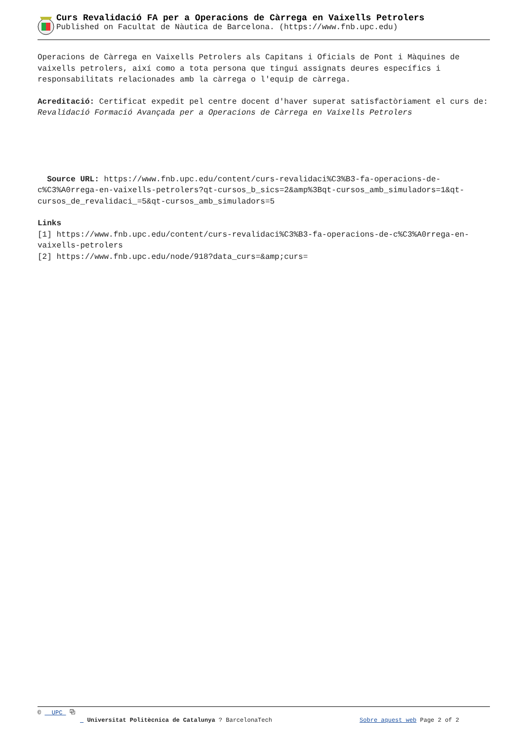Curs Revalidació FA per a Operacions de Càrrega en Vaixells Petrolers
Published on Facultat de Nàutica de Barcelona. (https://www.fnb.upc.edu)
Operacions de Càrrega en Vaixells Petrolers als Capitans i Oficials de Pont i Màquines de vaixells petrolers, així como a tota persona que tingui assignats deures específics i responsabilitats relacionades amb la càrrega o l'equip de càrrega.
Acreditació: Certificat expedit pel centre docent d'haver superat satisfactòriament el curs de: Revalidació Formació Avançada per a Operacions de Càrrega en Vaixells Petrolers
Source URL: https://www.fnb.upc.edu/content/curs-revalidaci%C3%B3-fa-operacions-de-c%C3%A0rrega-en-vaixells-petrolers?qt-cursos_b_sics=2&amp%3Bqt-cursos_amb_simuladors=1&qt-cursos_de_revalidaci_=5&qt-cursos_amb_simuladors=5
Links
[1] https://www.fnb.upc.edu/content/curs-revalidaci%C3%B3-fa-operacions-de-c%C3%A0rrega-en-vaixells-petrolers
[2] https://www.fnb.upc.edu/node/918?data_curs=&amp;curs=
© UPC ⧉
Universitat Politècnica de Catalunya ? BarcelonaTech Sobre aquest web Page 2 of 2